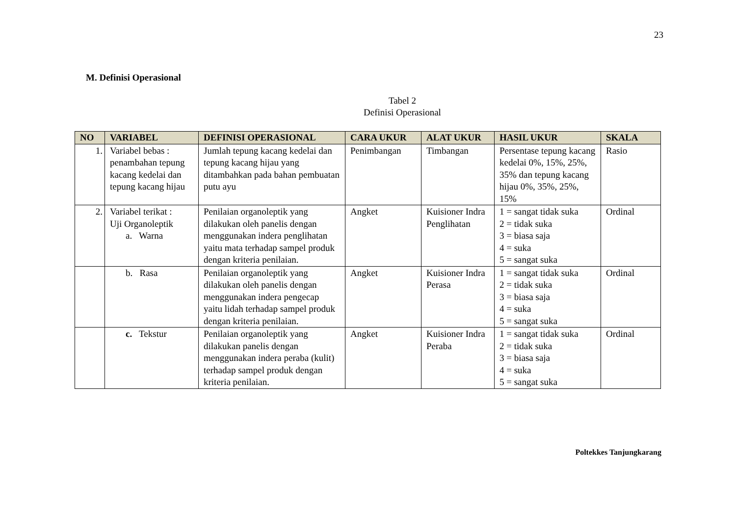23
M. Definisi Operasional
Tabel 2
Definisi Operasional
| NO | VARIABEL | DEFINISI OPERASIONAL | CARA UKUR | ALAT UKUR | HASIL UKUR | SKALA |
| --- | --- | --- | --- | --- | --- | --- |
| 1. | Variabel bebas : penambahan tepung kacang kedelai dan tepung kacang hijau | Jumlah tepung kacang kedelai dan tepung kacang hijau yang ditambahkan pada bahan pembuatan putu ayu | Penimbangan | Timbangan | Persentase tepung kacang kedelai 0%, 15%, 25%, 35% dan tepung kacang hijau 0%, 35%, 25%, 15% | Rasio |
| 2. | Variabel terikat : Uji Organoleptik a. Warna | Penilaian organoleptik yang dilakukan oleh panelis dengan menggunakan indera penglihatan yaitu mata terhadap sampel produk dengan kriteria penilaian. | Angket | Kuisioner Indra Penglihatan | 1 = sangat tidak suka 2 = tidak suka 3 = biasa saja 4 = suka 5 = sangat suka | Ordinal |
| | b. Rasa | Penilaian organoleptik yang dilakukan oleh panelis dengan menggunakan indera pengecap yaitu lidah terhadap sampel produk dengan kriteria penilaian. | Angket | Kuisioner Indra Perasa | 1 = sangat tidak suka 2 = tidak suka 3 = biasa saja 4 = suka 5 = sangat suka | Ordinal |
| | c. Tekstur | Penilaian organoleptik yang dilakukan panelis dengan menggunakan indera peraba (kulit) terhadap sampel produk dengan kriteria penilaian. | Angket | Kuisioner Indra Peraba | 1 = sangat tidak suka 2 = tidak suka 3 = biasa saja 4 = suka 5 = sangat suka | Ordinal |
Poltekkes Tanjungkarang